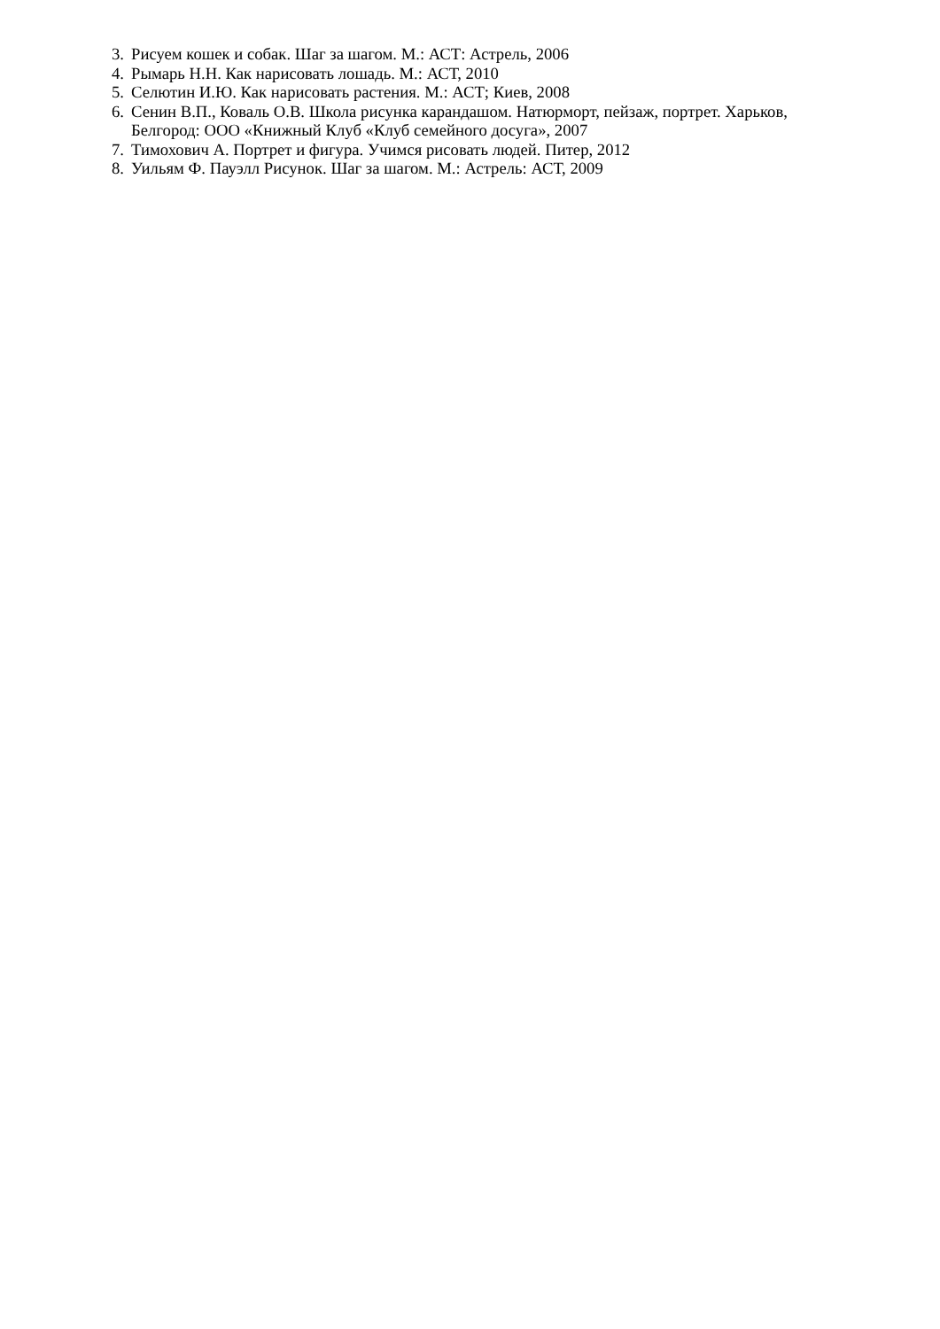3. Рисуем кошек и собак. Шаг за шагом. М.: АСТ: Астрель, 2006
4. Рымарь Н.Н. Как нарисовать лошадь. М.: АСТ, 2010
5. Селютин И.Ю. Как нарисовать растения. М.: АСТ; Киев, 2008
6. Сенин В.П., Коваль О.В. Школа рисунка карандашом. Натюрморт, пейзаж, портрет. Харьков, Белгород: ООО «Книжный Клуб «Клуб семейного досуга», 2007
7. Тимохович А. Портрет и фигура. Учимся рисовать людей. Питер, 2012
8. Уильям Ф. Пауэлл Рисунок. Шаг за шагом. М.: Астрель: АСТ, 2009